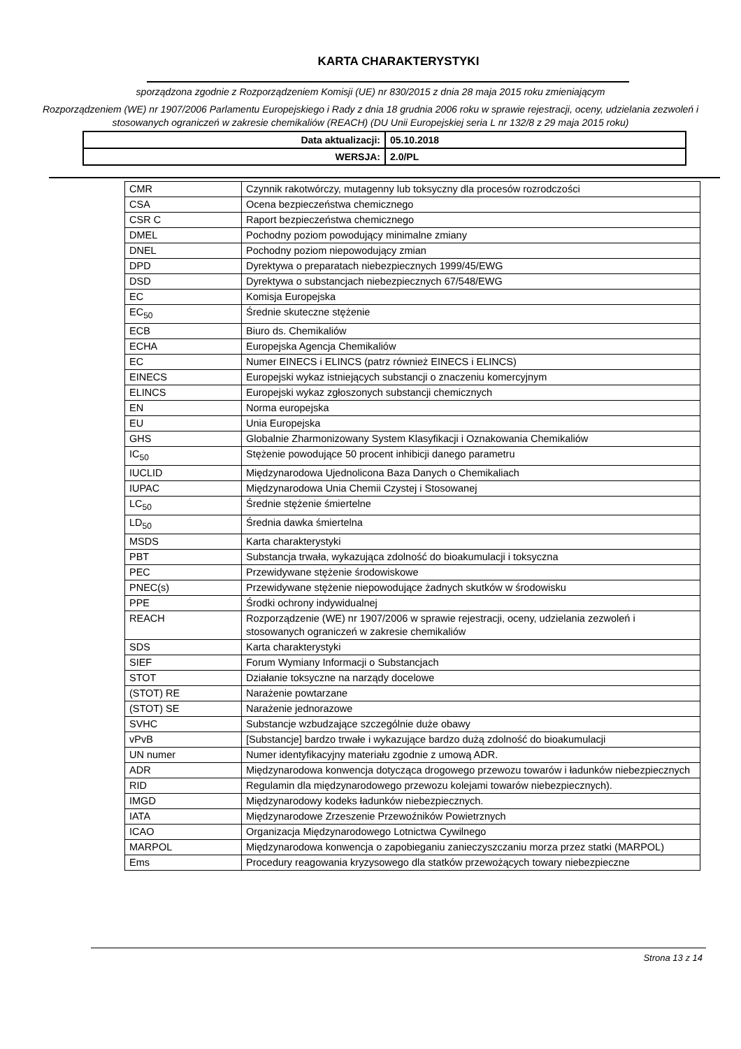KARTA CHARAKTERYSTYKI
sporządzona zgodnie z Rozporządzeniem Komisji (UE) nr 830/2015 z dnia 28 maja 2015 roku zmieniającym
Rozporządzeniem (WE) nr 1907/2006 Parlamentu Europejskiego i Rady z dnia 18 grudnia 2006 roku w sprawie rejestracji, oceny, udzielania zezwoleń i stosowanych ograniczeń w zakresie chemikaliów (REACH) (DU Unii Europejskiej seria L nr 132/8 z 29 maja 2015 roku)
| Data aktualizacji: | 05.10.2018 |
| WERSJA: | 2.0/PL |
| CMR | Czynnik rakotwórczy, mutagenny lub toksyczny dla procesów rozrodczości |
| CSA | Ocena bezpieczeństwa chemicznego |
| CSR C | Raport bezpieczeństwa chemicznego |
| DMEL | Pochodny poziom powodujący minimalne zmiany |
| DNEL | Pochodny poziom niepowodujący zmian |
| DPD | Dyrektywa o preparatach niebezpiecznych 1999/45/EWG |
| DSD | Dyrektywa o substancjach niebezpiecznych 67/548/EWG |
| EC | Komisja Europejska |
| EC<sub>50</sub> | Średnie skuteczne stężenie |
| ECB | Biuro ds. Chemikaliów |
| ECHA | Europejska Agencja Chemikaliów |
| EC | Numer EINECS i ELINCS (patrz również EINECS i ELINCS) |
| EINECS | Europejski wykaz istniejących substancji o znaczeniu komercyjnym |
| ELINCS | Europejski wykaz zgłoszonych substancji chemicznych |
| EN | Norma europejska |
| EU | Unia Europejska |
| GHS | Globalnie Zharmonizowany System Klasyfikacji i Oznakowania Chemikaliów |
| IC<sub>50</sub> | Stężenie powodujące 50 procent inhibicji danego parametru |
| IUCLID | Międzynarodowa Ujednolicona Baza Danych o Chemikaliach |
| IUPAC | Międzynarodowa Unia Chemii Czystej i Stosowanej |
| LC<sub>50</sub> | Średnie stężenie śmiertelne |
| LD<sub>50</sub> | Średnia dawka śmiertelna |
| MSDS | Karta charakterystyki |
| PBT | Substancja trwała, wykazująca zdolność do bioakumulacji i toksyczna |
| PEC | Przewidywane stężenie środowiskowe |
| PNEC(s) | Przewidywane stężenie niepowodujące żadnych skutków w środowisku |
| PPE | Środki ochrony indywidualnej |
| REACH | Rozporządzenie (WE) nr 1907/2006 w sprawie rejestracji, oceny, udzielania zezwoleń i stosowanych ograniczeń w zakresie chemikaliów |
| SDS | Karta charakterystyki |
| SIEF | Forum Wymiany Informacji o Substancjach |
| STOT | Działanie toksyczne na narządy docelowe |
| (STOT) RE | Narażenie powtarzane |
| (STOT) SE | Narażenie jednorazowe |
| SVHC | Substancje wzbudzające szczególnie duże obawy |
| vPvB | [Substancje] bardzo trwałe i wykazujące bardzo dużą zdolność do bioakumulacji |
| UN numer | Numer identyfikacyjny materiału zgodnie z umową ADR. |
| ADR | Międzynarodowa konwencja dotycząca drogowego przewozu towarów i ładunków niebezpiecznych |
| RID | Regulamin dla międzynarodowego przewozu kolejami towarów niebezpiecznych). |
| IMGD | Międzynarodowy kodeks ładunków niebezpiecznych. |
| IATA | Międzynarodowe Zrzeszenie Przewoźników Powietrznych |
| ICAO | Organizacja Międzynarodowego Lotnictwa Cywilnego |
| MARPOL | Międzynarodowa konwencja o zapobieganiu zanieczyszczaniu morza przez statki (MARPOL) |
| Ems | Procedury reagowania kryzysowego dla statków przewożących towary niebezpieczne |
Strona 13 z 14